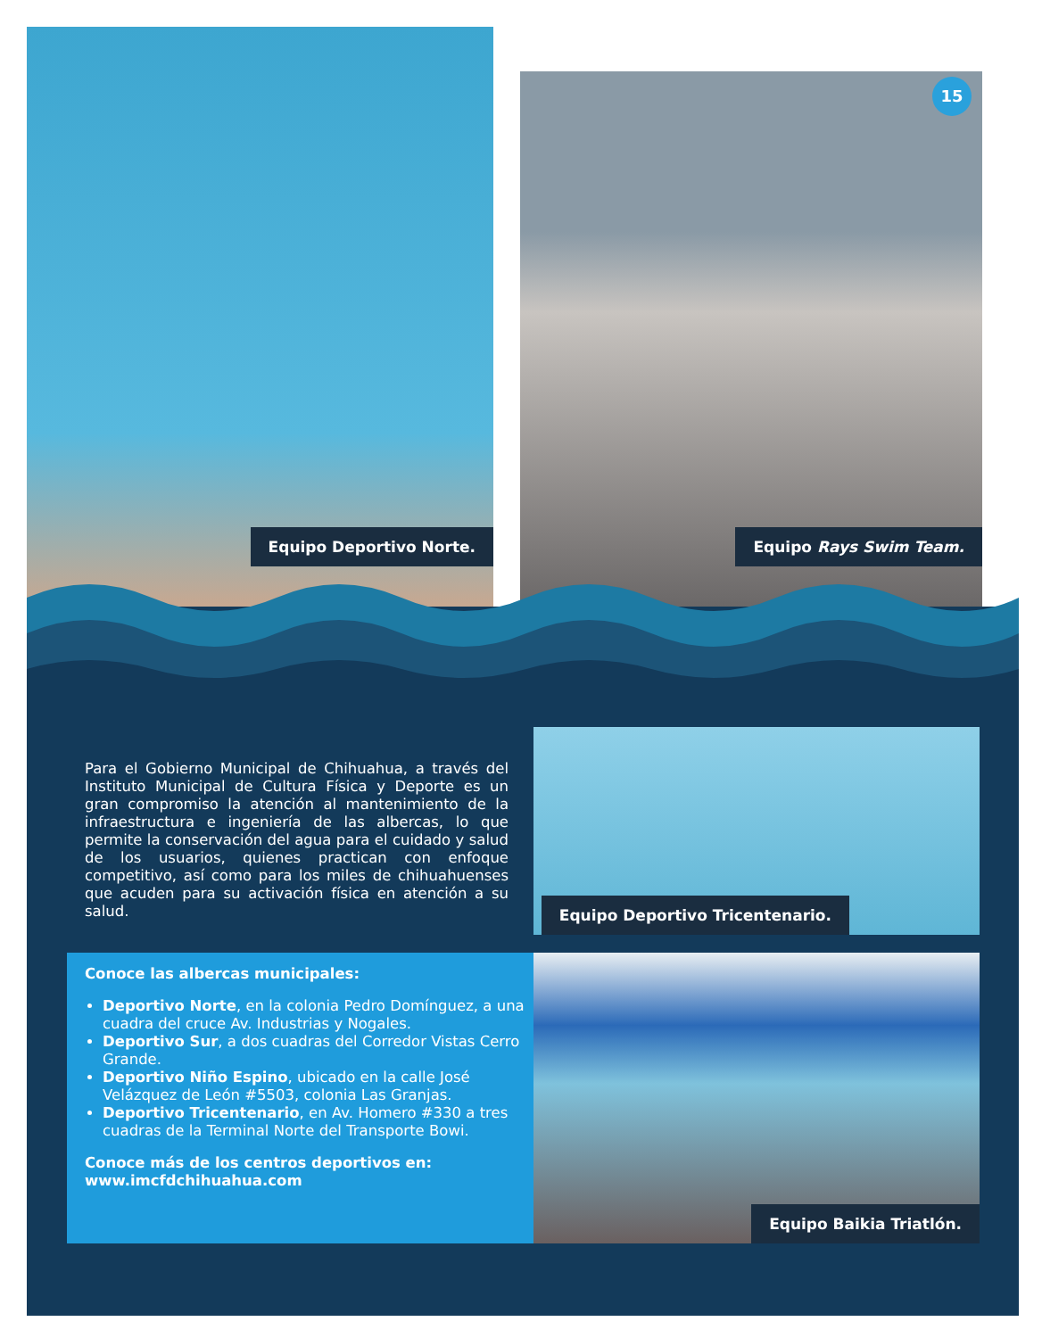Equipo Deportivo Norte.
15
Equipo Rays Swim Team.
Equipo Deportivo Tricentenario.
Para el Gobierno Municipal de Chihuahua, a través del Instituto Municipal de Cultura Física y Deporte es un gran compromiso la atención al mantenimiento de la infraestructura e ingeniería de las albercas, lo que permite la conservación del agua para el cuidado y salud de los usuarios, quienes practican con enfoque competitivo, así como para los miles de chihuahuenses que acuden para su activación física en atención a su salud.
Conoce las albercas municipales:
Deportivo Norte, en la colonia Pedro Domínguez, a una cuadra del cruce Av. Industrias y Nogales.
Deportivo Sur, a dos cuadras del Corredor Vistas Cerro Grande.
Deportivo Niño Espino, ubicado en la calle José Velázquez de León #5503, colonia Las Granjas.
Deportivo Tricentenario, en Av. Homero #330 a tres cuadras de la Terminal Norte del Transporte Bowi.
Conoce más de los centros deportivos en:
www.imcfdchihuahua.com
Equipo Baikia Triatlón.